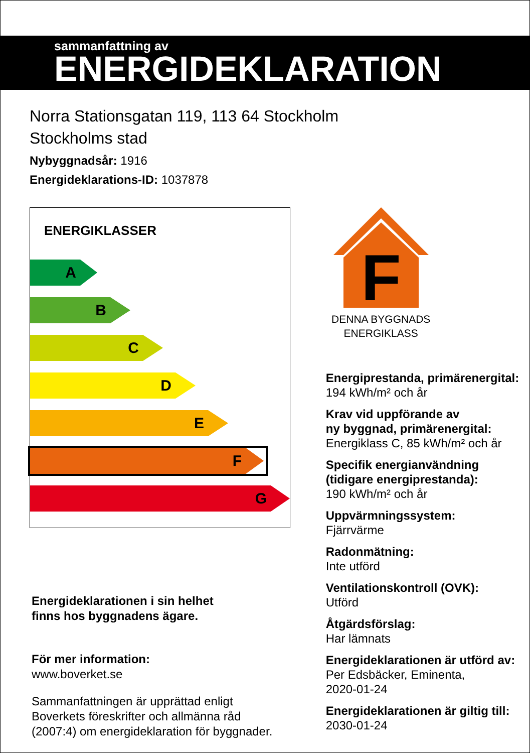sammanfattning av
ENERGIDEKLARATION
Norra Stationsgatan 119, 113 64 Stockholm
Stockholms stad
Nybyggnadsår: 1916
Energideklarations-ID: 1037878
ENERGIKLASSER
A
B
C
D
E
F
G
Energideklarationen i sin helhet
finns hos byggnadens ägare.
För mer information:
www.boverket.se
Sammanfattningen är upprättad enligt
Boverkets föreskrifter och allmänna råd
(2007:4) om energideklaration för byggnader.
F
DENNA BYGGNADS
ENERGIKLASS
Energiprestanda, primärenergital:
194 kWh/m² och år
Krav vid uppförande av
ny byggnad, primärenergital:
Energiklass C, 85 kWh/m² och år
Specifik energianvändning
(tidigare energiprestanda):
190 kWh/m² och år
Uppvärmningssystem:
Fjärrvärme
Radonmätning:
Inte utförd
Ventilationskontroll (OVK):
Utförd
Åtgärdsförslag:
Har lämnats
Energideklarationen är utförd av:
Per Edsbäcker, Eminenta,
2020-01-24
Energideklarationen är giltig till:
2030-01-24